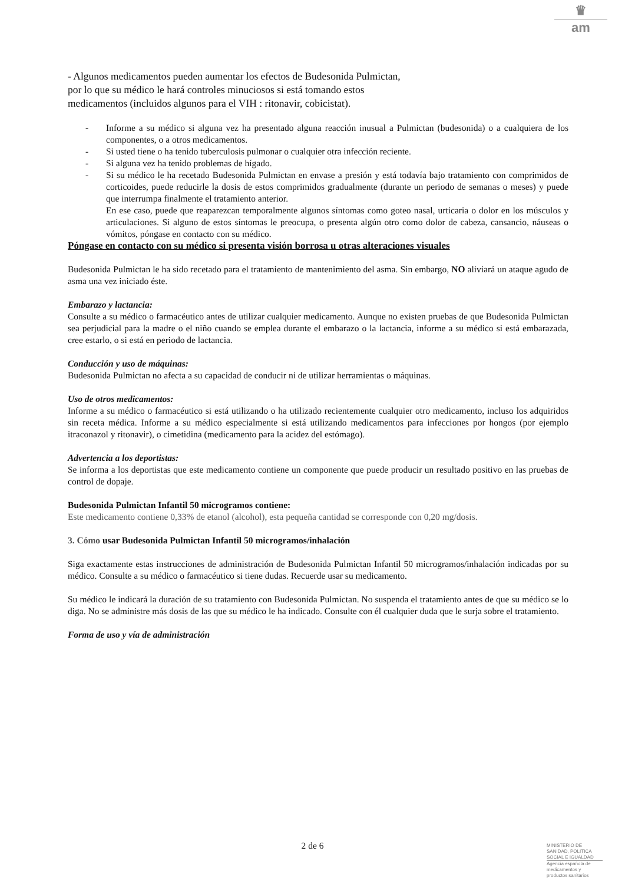♛
am
- Algunos medicamentos pueden aumentar los efectos de Budesonida Pulmictan,
por lo que su médico le hará controles minuciosos si está tomando estos
medicamentos (incluidos algunos para el VIH : ritonavir, cobicistat).
- Informe a su médico si alguna vez ha presentado alguna reacción inusual a Pulmictan (budesonida) o a cualquiera de los componentes, o a otros medicamentos.
- Si usted tiene o ha tenido tuberculosis pulmonar o cualquier otra infección reciente.
- Si alguna vez ha tenido problemas de hígado.
- Si su médico le ha recetado Budesonida Pulmictan en envase a presión y está todavía bajo tratamiento con comprimidos de corticoides, puede reducirle la dosis de estos comprimidos gradualmente (durante un periodo de semanas o meses) y puede que interrumpa finalmente el tratamiento anterior.
En ese caso, puede que reaparezcan temporalmente algunos síntomas como goteo nasal, urticaria o dolor en los músculos y articulaciones. Si alguno de estos síntomas le preocupa, o presenta algún otro como dolor de cabeza, cansancio, náuseas o vómitos, póngase en contacto con su médico.
Póngase en contacto con su médico si presenta visión borrosa u otras alteraciones visuales
Budesonida Pulmictan le ha sido recetado para el tratamiento de mantenimiento del asma. Sin embargo, NO aliviará un ataque agudo de asma una vez iniciado éste.
Embarazo y lactancia:
Consulte a su médico o farmacéutico antes de utilizar cualquier medicamento. Aunque no existen pruebas de que Budesonida Pulmictan sea perjudicial para la madre o el niño cuando se emplea durante el embarazo o la lactancia, informe a su médico si está embarazada, cree estarlo, o si está en periodo de lactancia.
Conducción y uso de máquinas:
Budesonida Pulmictan no afecta a su capacidad de conducir ni de utilizar herramientas o máquinas.
Uso de otros medicamentos:
Informe a su médico o farmacéutico si está utilizando o ha utilizado recientemente cualquier otro medicamento, incluso los adquiridos sin receta médica. Informe a su médico especialmente si está utilizando medicamentos para infecciones por hongos (por ejemplo itraconazol y ritonavir), o cimetidina (medicamento para la acidez del estómago).
Advertencia a los deportistas:
Se informa a los deportistas que este medicamento contiene un componente que puede producir un resultado positivo en las pruebas de control de dopaje.
Budesonida Pulmictan Infantil 50 microgramos contiene:
Este medicamento contiene 0,33% de etanol (alcohol), esta pequeña cantidad se corresponde con 0,20 mg/dosis.
3. Cómo usar Budesonida Pulmictan Infantil 50 microgramos/inhalación
Siga exactamente estas instrucciones de administración de Budesonida Pulmictan Infantil 50 microgramos/inhalación indicadas por su médico. Consulte a su médico o farmacéutico si tiene dudas. Recuerde usar su medicamento.
Su médico le indicará la duración de su tratamiento con Budesonida Pulmictan. No suspenda el tratamiento antes de que su médico se lo diga. No se administre más dosis de las que su médico le ha indicado. Consulte con él cualquier duda que le surja sobre el tratamiento.
Forma de uso y vía de administración
2 de 6
MINISTERIO DE
SANIDAD, POLITICA
SOCIAL E IGUALDAD
Agencia española de
medicamentos y
productos sanitarios